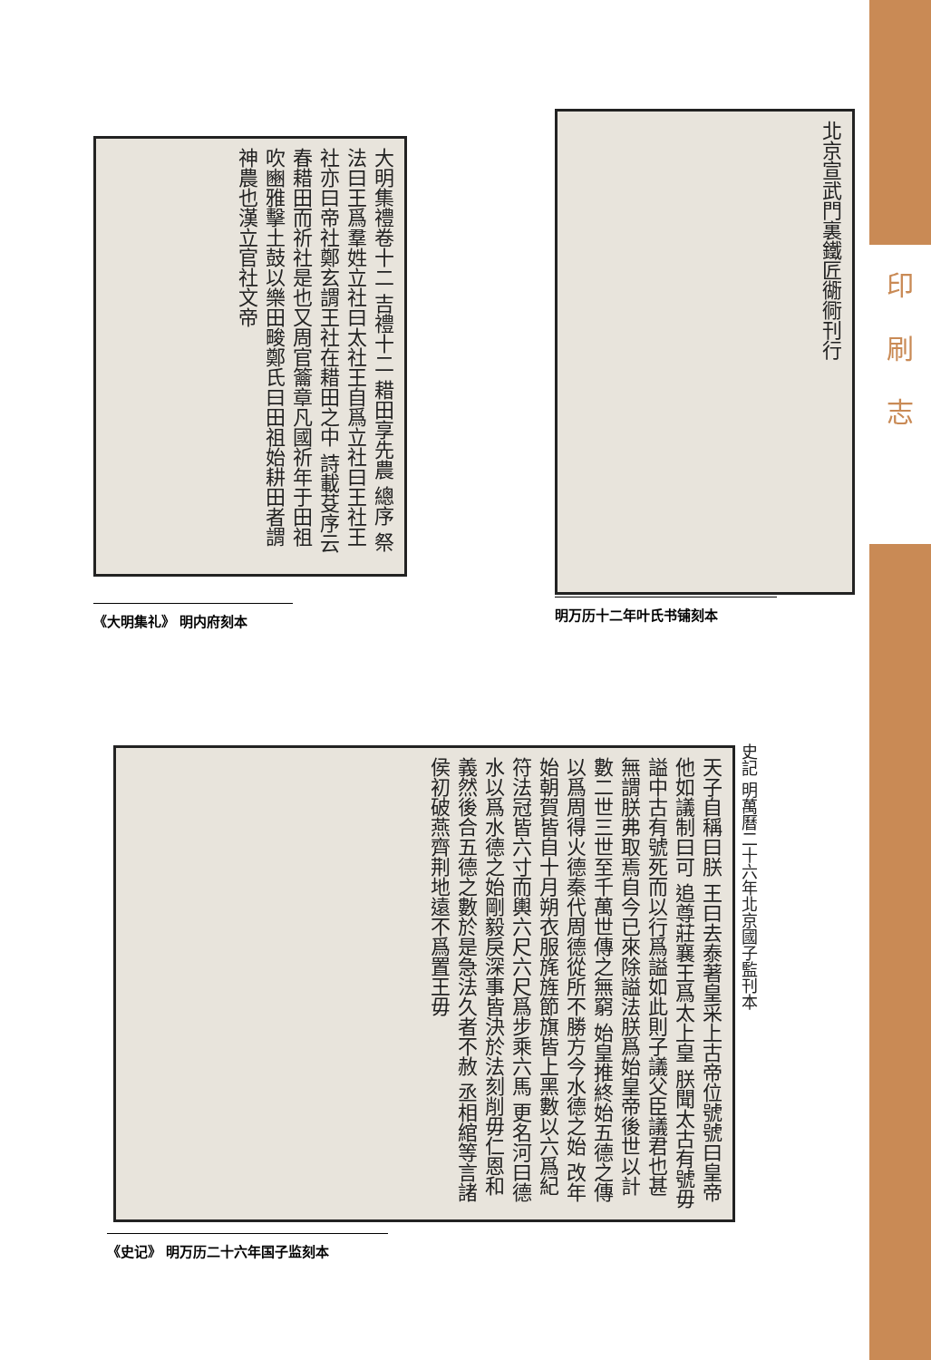印
刷
志
大明集禮卷十二 吉禮十二 耤田享先農 總序 祭法曰王爲羣姓立社曰太社王自爲立社曰王社王社亦曰帝社鄭玄謂王社在耤田之中 詩載芟序云春耤田而祈社是也又周官籥章凡國祈年于田祖吹豳雅擊土鼓以樂田畯鄭氏曰田祖始耕田者謂神農也漢立官社文帝
《大明集礼》 明内府刻本
北京宣武門裏鐵匠衚衕刊行
明万历十二年叶氏书铺刻本
史記 明萬曆二十六年北京國子監刊本
天子自稱曰朕 王曰去泰著皇采上古帝位號號曰皇帝他如議制曰可 追尊莊襄王爲太上皇 朕聞太古有號毋謚中古有號死而以行爲謚如此則子議父臣議君也甚無謂朕弗取焉自今已來除謚法朕爲始皇帝後世以計數二世三世至千萬世傳之無窮 始皇推終始五德之傳以爲周得火德秦代周德從所不勝方今水德之始 改年始朝賀皆自十月朔衣服旄旌節旗皆上黑數以六爲紀符法冠皆六寸而輿六尺六尺爲步乘六馬 更名河曰德水以爲水德之始剛毅戾深事皆決於法刻削毋仁恩和義然後合五德之數於是急法久者不赦 丞相綰等言諸侯初破燕齊荆地遠不爲置王毋
《史记》 明万历二十六年国子监刻本